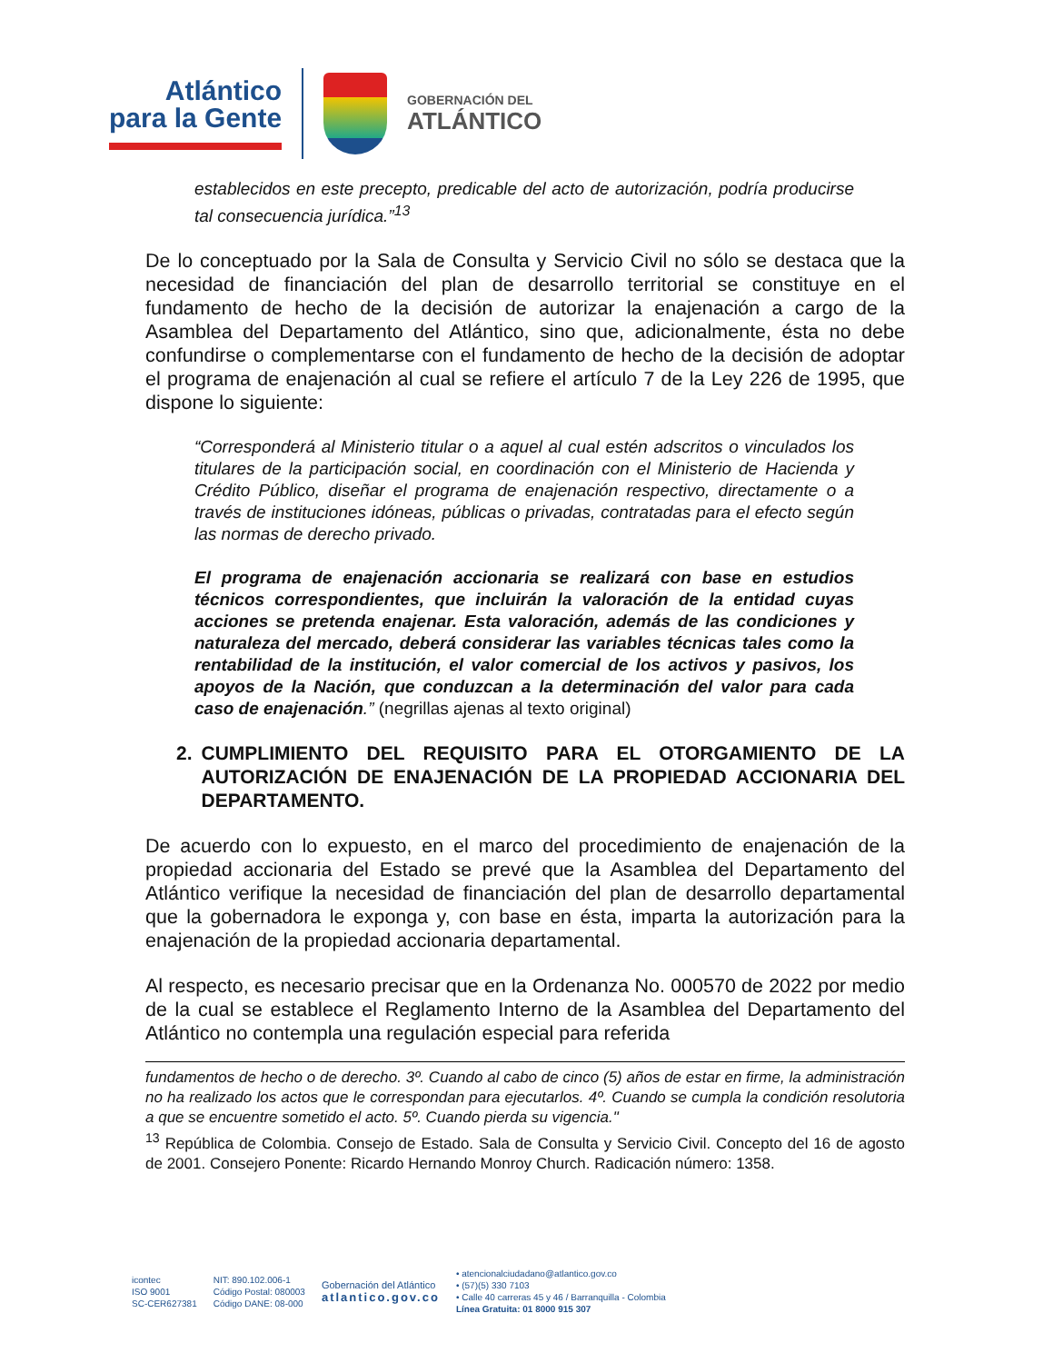Atlántico
para la Gente
GOBERNACIÓN DEL
ATLÁNTICO
establecidos en este precepto, predicable del acto de autorización, podría producirse tal consecuencia jurídica.”<sup>13</sup>
De lo conceptuado por la Sala de Consulta y Servicio Civil no sólo se destaca que la necesidad de financiación del plan de desarrollo territorial se constituye en el fundamento de hecho de la decisión de autorizar la enajenación a cargo de la Asamblea del Departamento del Atlántico, sino que, adicionalmente, ésta no debe confundirse o complementarse con el fundamento de hecho de la decisión de adoptar el programa de enajenación al cual se refiere el artículo 7 de la Ley 226 de 1995, que dispone lo siguiente:
“Corresponderá al Ministerio titular o a aquel al cual estén adscritos o vinculados los titulares de la participación social, en coordinación con el Ministerio de Hacienda y Crédito Público, diseñar el programa de enajenación respectivo, directamente o a través de instituciones idóneas, públicas o privadas, contratadas para el efecto según las normas de derecho privado.
El programa de enajenación accionaria se realizará con base en estudios técnicos correspondientes, que incluirán la valoración de la entidad cuyas acciones se pretenda enajenar. Esta valoración, además de las condiciones y naturaleza del mercado, deberá considerar las variables técnicas tales como la rentabilidad de la institución, el valor comercial de los activos y pasivos, los apoyos de la Nación, que conduzcan a la determinación del valor para cada caso de enajenación.” (negrillas ajenas al texto original)
2. CUMPLIMIENTO DEL REQUISITO PARA EL OTORGAMIENTO DE LA AUTORIZACIÓN DE ENAJENACIÓN DE LA PROPIEDAD ACCIONARIA DEL DEPARTAMENTO.
De acuerdo con lo expuesto, en el marco del procedimiento de enajenación de la propiedad accionaria del Estado se prevé que la Asamblea del Departamento del Atlántico verifique la necesidad de financiación del plan de desarrollo departamental que la gobernadora le exponga y, con base en ésta, imparta la autorización para la enajenación de la propiedad accionaria departamental.
Al respecto, es necesario precisar que en la Ordenanza No. 000570 de 2022 por medio de la cual se establece el Reglamento Interno de la Asamblea del Departamento del Atlántico no contempla una regulación especial para referida
fundamentos de hecho o de derecho. 3º. Cuando al cabo de cinco (5) años de estar en firme, la administración no ha realizado los actos que le correspondan para ejecutarlos. 4º. Cuando se cumpla la condición resolutoria a que se encuentre sometido el acto. 5º. Cuando pierda su vigencia."
<sup>13</sup> República de Colombia. Consejo de Estado. Sala de Consulta y Servicio Civil. Concepto del 16 de agosto de 2001. Consejero Ponente: Ricardo Hernando Monroy Church. Radicación número: 1358.
icontec
ISO 9001
SC-CER627381
NIT: 890.102.006-1
Código Postal: 080003
Código DANE: 08-000
Gobernación del Atlántico
atlantico.gov.co
• atencionalciudadano@atlantico.gov.co
• (57)(5) 330 7103
• Calle 40 carreras 45 y 46 / Barranquilla - Colombia
Línea Gratuita: 01 8000 915 307